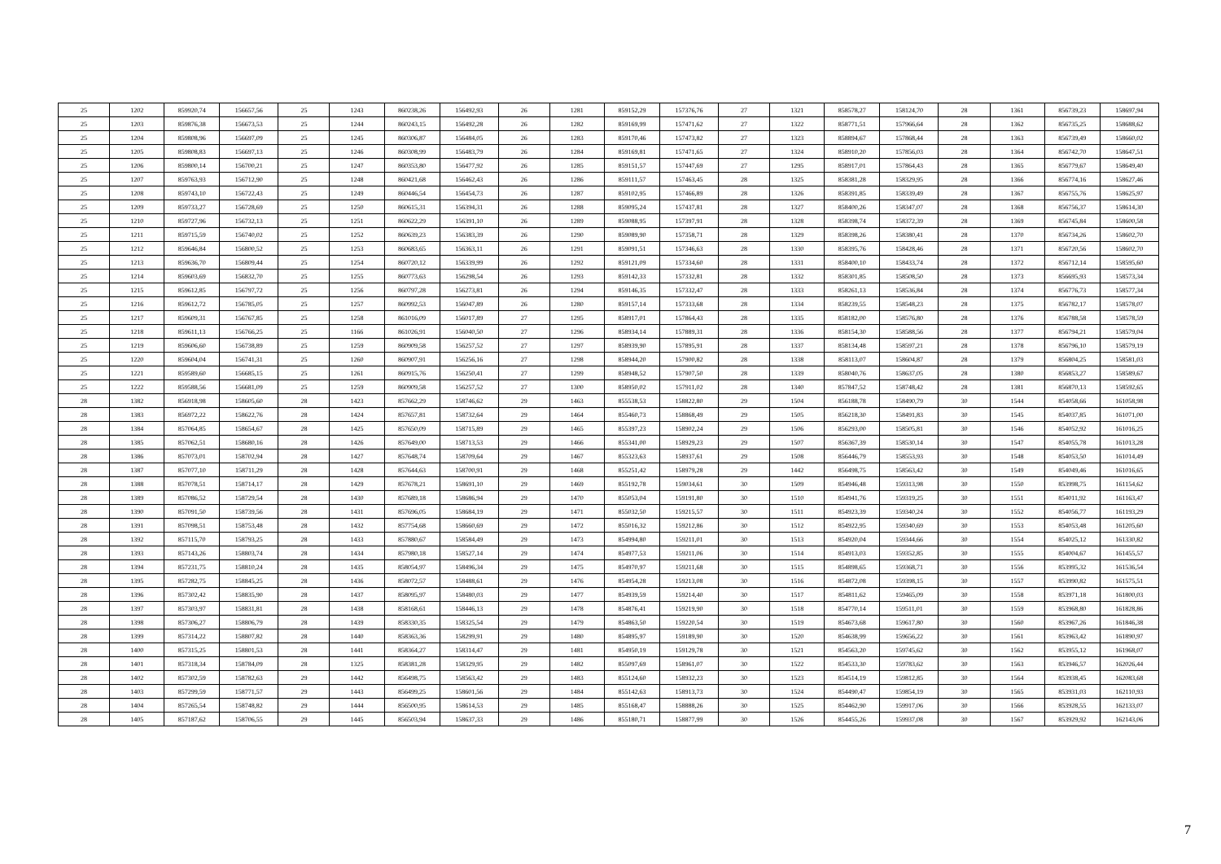| 25 | 1202 | 859920,74 | 156657,56 | 25 | 1243 | 860238,26 | 156492,93 | 26 | 1281 | 859152,29 | 157376,76 | 27 | 1321 | 858578,27 | 158124,70 | 28 | 1361 | 856739,23 | 158697,94 |
| 25 | 1203 | 859876,38 | 156673,53 | 25 | 1244 | 860243,15 | 156492,28 | 26 | 1282 | 859169,99 | 157471,62 | 27 | 1322 | 858771,51 | 157966,64 | 28 | 1362 | 856735,25 | 158688,62 |
| 25 | 1204 | 859808,96 | 156697,09 | 25 | 1245 | 860306,87 | 156484,05 | 26 | 1283 | 859170,46 | 157473,82 | 27 | 1323 | 858894,67 | 157868,44 | 28 | 1363 | 856739,49 | 158660,02 |
| 25 | 1205 | 859808,83 | 156697,13 | 25 | 1246 | 860308,99 | 156483,79 | 26 | 1284 | 859169,81 | 157471,65 | 27 | 1324 | 858910,20 | 157856,03 | 28 | 1364 | 856742,70 | 158647,51 |
| 25 | 1206 | 859800,14 | 156700,21 | 25 | 1247 | 860353,80 | 156477,92 | 26 | 1285 | 859151,57 | 157447,69 | 27 | 1295 | 858917,01 | 157864,43 | 28 | 1365 | 856779,67 | 158649,40 |
| 25 | 1207 | 859763,93 | 156712,90 | 25 | 1248 | 860421,68 | 156462,43 | 26 | 1286 | 859111,57 | 157463,45 | 28 | 1325 | 858381,28 | 158329,95 | 28 | 1366 | 856774,16 | 158627,46 |
| 25 | 1208 | 859743,10 | 156722,43 | 25 | 1249 | 860446,54 | 156454,73 | 26 | 1287 | 859102,95 | 157466,89 | 28 | 1326 | 858391,85 | 158339,49 | 28 | 1367 | 856755,76 | 158625,97 |
| 25 | 1209 | 859733,27 | 156728,69 | 25 | 1250 | 860615,31 | 156394,31 | 26 | 1288 | 859095,24 | 157437,81 | 28 | 1327 | 858400,26 | 158347,07 | 28 | 1368 | 856756,37 | 158614,30 |
| 25 | 1210 | 859727,96 | 156732,13 | 25 | 1251 | 860622,29 | 156391,10 | 26 | 1289 | 859088,95 | 157397,91 | 28 | 1328 | 858398,74 | 158372,39 | 28 | 1369 | 856745,84 | 158600,58 |
| 25 | 1211 | 859715,59 | 156740,02 | 25 | 1252 | 860639,23 | 156383,39 | 26 | 1290 | 859089,90 | 157358,71 | 28 | 1329 | 858398,26 | 158380,41 | 28 | 1370 | 856734,26 | 158602,70 |
| 25 | 1212 | 859646,84 | 156800,52 | 25 | 1253 | 860683,65 | 156363,11 | 26 | 1291 | 859091,51 | 157346,63 | 28 | 1330 | 858395,76 | 158428,46 | 28 | 1371 | 856720,56 | 158602,70 |
| 25 | 1213 | 859636,70 | 156809,44 | 25 | 1254 | 860720,12 | 156339,99 | 26 | 1292 | 859121,09 | 157334,60 | 28 | 1331 | 858400,10 | 158433,74 | 28 | 1372 | 856712,14 | 158595,60 |
| 25 | 1214 | 859603,69 | 156832,70 | 25 | 1255 | 860773,63 | 156298,54 | 26 | 1293 | 859142,33 | 157332,81 | 28 | 1332 | 858301,85 | 158508,50 | 28 | 1373 | 856695,93 | 158573,34 |
| 25 | 1215 | 859612,85 | 156797,72 | 25 | 1256 | 860797,28 | 156273,81 | 26 | 1294 | 859146,35 | 157332,47 | 28 | 1333 | 858261,13 | 158536,84 | 28 | 1374 | 856776,73 | 158577,34 |
| 25 | 1216 | 859612,72 | 156785,05 | 25 | 1257 | 860992,53 | 156047,89 | 26 | 1280 | 859157,14 | 157333,68 | 28 | 1334 | 858239,55 | 158548,23 | 28 | 1375 | 856782,17 | 158578,07 |
| 25 | 1217 | 859609,31 | 156767,85 | 25 | 1258 | 861016,09 | 156017,89 | 27 | 1295 | 858917,01 | 157864,43 | 28 | 1335 | 858182,00 | 158576,80 | 28 | 1376 | 856788,58 | 158578,59 |
| 25 | 1218 | 859611,13 | 156766,25 | 25 | 1166 | 861026,91 | 156040,50 | 27 | 1296 | 858934,14 | 157889,31 | 28 | 1336 | 858154,30 | 158588,56 | 28 | 1377 | 856794,21 | 158579,04 |
| 25 | 1219 | 859606,60 | 156738,89 | 25 | 1259 | 860909,58 | 156257,52 | 27 | 1297 | 858939,90 | 157895,91 | 28 | 1337 | 858134,48 | 158597,21 | 28 | 1378 | 856796,10 | 158579,19 |
| 25 | 1220 | 859604,04 | 156741,31 | 25 | 1260 | 860907,91 | 156256,16 | 27 | 1298 | 858944,20 | 157900,82 | 28 | 1338 | 858113,07 | 158604,87 | 28 | 1379 | 856804,25 | 158581,03 |
| 25 | 1221 | 859589,60 | 156685,15 | 25 | 1261 | 860915,76 | 156250,41 | 27 | 1299 | 858948,52 | 157907,50 | 28 | 1339 | 858040,76 | 158637,05 | 28 | 1380 | 856853,27 | 158589,67 |
| 25 | 1222 | 859588,56 | 156681,09 | 25 | 1259 | 860909,58 | 156257,52 | 27 | 1300 | 858950,02 | 157911,02 | 28 | 1340 | 857847,52 | 158748,42 | 28 | 1381 | 856870,13 | 158592,65 |
| 28 | 1382 | 856918,98 | 158605,60 | 28 | 1423 | 857662,29 | 158746,62 | 29 | 1463 | 855538,53 | 158822,80 | 29 | 1504 | 856188,78 | 158490,79 | 30 | 1544 | 854058,66 | 161058,98 |
| 28 | 1383 | 856972,22 | 158622,76 | 28 | 1424 | 857657,81 | 158732,64 | 29 | 1464 | 855460,73 | 158868,49 | 29 | 1505 | 856218,30 | 158491,83 | 30 | 1545 | 854037,85 | 161071,00 |
| 28 | 1384 | 857064,85 | 158654,67 | 28 | 1425 | 857650,09 | 158715,89 | 29 | 1465 | 855397,23 | 158902,24 | 29 | 1506 | 856293,00 | 158505,81 | 30 | 1546 | 854052,92 | 161016,25 |
| 28 | 1385 | 857062,51 | 158680,16 | 28 | 1426 | 857649,00 | 158713,53 | 29 | 1466 | 855341,00 | 158929,23 | 29 | 1507 | 856367,39 | 158530,14 | 30 | 1547 | 854055,78 | 161013,28 |
| 28 | 1386 | 857073,01 | 158702,94 | 28 | 1427 | 857648,74 | 158709,64 | 29 | 1467 | 855323,63 | 158937,61 | 29 | 1508 | 856446,79 | 158553,93 | 30 | 1548 | 854053,50 | 161014,49 |
| 28 | 1387 | 857077,10 | 158711,29 | 28 | 1428 | 857644,63 | 158700,91 | 29 | 1468 | 855251,42 | 158979,28 | 29 | 1442 | 856498,75 | 158563,42 | 30 | 1549 | 854049,46 | 161016,65 |
| 28 | 1388 | 857078,51 | 158714,17 | 28 | 1429 | 857678,21 | 158691,10 | 29 | 1469 | 855192,78 | 159034,61 | 30 | 1509 | 854946,48 | 159313,98 | 30 | 1550 | 853998,75 | 161154,62 |
| 28 | 1389 | 857086,52 | 158729,54 | 28 | 1430 | 857689,18 | 158686,94 | 29 | 1470 | 855053,04 | 159191,80 | 30 | 1510 | 854941,76 | 159319,25 | 30 | 1551 | 854011,92 | 161163,47 |
| 28 | 1390 | 857091,50 | 158739,56 | 28 | 1431 | 857696,05 | 158684,19 | 29 | 1471 | 855032,50 | 159215,57 | 30 | 1511 | 854923,39 | 159340,24 | 30 | 1552 | 854056,77 | 161193,29 |
| 28 | 1391 | 857098,51 | 158753,48 | 28 | 1432 | 857754,68 | 158660,69 | 29 | 1472 | 855016,32 | 159212,86 | 30 | 1512 | 854922,95 | 159340,69 | 30 | 1553 | 854053,48 | 161205,60 |
| 28 | 1392 | 857115,70 | 158793,25 | 28 | 1433 | 857880,67 | 158584,49 | 29 | 1473 | 854994,80 | 159211,01 | 30 | 1513 | 854920,04 | 159344,66 | 30 | 1554 | 854025,12 | 161330,82 |
| 28 | 1393 | 857143,26 | 158803,74 | 28 | 1434 | 857980,18 | 158527,14 | 29 | 1474 | 854977,53 | 159211,06 | 30 | 1514 | 854913,03 | 159352,85 | 30 | 1555 | 854004,67 | 161455,57 |
| 28 | 1394 | 857231,75 | 158810,24 | 28 | 1435 | 858054,97 | 158496,34 | 29 | 1475 | 854970,97 | 159211,68 | 30 | 1515 | 854898,65 | 159368,71 | 30 | 1556 | 853995,32 | 161536,54 |
| 28 | 1395 | 857282,75 | 158845,25 | 28 | 1436 | 858072,57 | 158488,61 | 29 | 1476 | 854954,28 | 159213,08 | 30 | 1516 | 854872,08 | 159398,15 | 30 | 1557 | 853990,82 | 161575,51 |
| 28 | 1396 | 857302,42 | 158835,90 | 28 | 1437 | 858095,97 | 158480,03 | 29 | 1477 | 854939,59 | 159214,40 | 30 | 1517 | 854811,62 | 159465,09 | 30 | 1558 | 853971,18 | 161800,03 |
| 28 | 1397 | 857303,97 | 158831,81 | 28 | 1438 | 858168,61 | 158446,13 | 29 | 1478 | 854876,41 | 159219,90 | 30 | 1518 | 854770,14 | 159511,01 | 30 | 1559 | 853968,80 | 161828,86 |
| 28 | 1398 | 857306,27 | 158806,79 | 28 | 1439 | 858330,35 | 158325,54 | 29 | 1479 | 854863,50 | 159220,54 | 30 | 1519 | 854673,68 | 159617,80 | 30 | 1560 | 853967,26 | 161846,38 |
| 28 | 1399 | 857314,22 | 158807,82 | 28 | 1440 | 858363,36 | 158299,91 | 29 | 1480 | 854895,97 | 159189,90 | 30 | 1520 | 854638,99 | 159656,22 | 30 | 1561 | 853963,42 | 161890,97 |
| 28 | 1400 | 857315,25 | 158801,53 | 28 | 1441 | 858364,27 | 158314,47 | 29 | 1481 | 854950,19 | 159129,78 | 30 | 1521 | 854563,20 | 159745,62 | 30 | 1562 | 853955,12 | 161968,07 |
| 28 | 1401 | 857318,34 | 158784,09 | 28 | 1325 | 858381,28 | 158329,95 | 29 | 1482 | 855097,69 | 158961,07 | 30 | 1522 | 854533,30 | 159783,62 | 30 | 1563 | 853946,57 | 162026,44 |
| 28 | 1402 | 857302,59 | 158782,63 | 29 | 1442 | 856498,75 | 158563,42 | 29 | 1483 | 855124,60 | 158932,23 | 30 | 1523 | 854514,19 | 159812,85 | 30 | 1564 | 853938,45 | 162083,68 |
| 28 | 1403 | 857299,59 | 158771,57 | 29 | 1443 | 856499,25 | 158601,56 | 29 | 1484 | 855142,63 | 158913,73 | 30 | 1524 | 854490,47 | 159854,19 | 30 | 1565 | 853931,03 | 162110,93 |
| 28 | 1404 | 857265,54 | 158748,82 | 29 | 1444 | 856500,95 | 158614,53 | 29 | 1485 | 855168,47 | 158888,26 | 30 | 1525 | 854462,90 | 159917,06 | 30 | 1566 | 853928,55 | 162133,07 |
| 28 | 1405 | 857187,62 | 158706,55 | 29 | 1445 | 856503,94 | 158637,33 | 29 | 1486 | 855180,71 | 158877,99 | 30 | 1526 | 854455,26 | 159937,08 | 30 | 1567 | 853929,92 | 162143,06 |
7